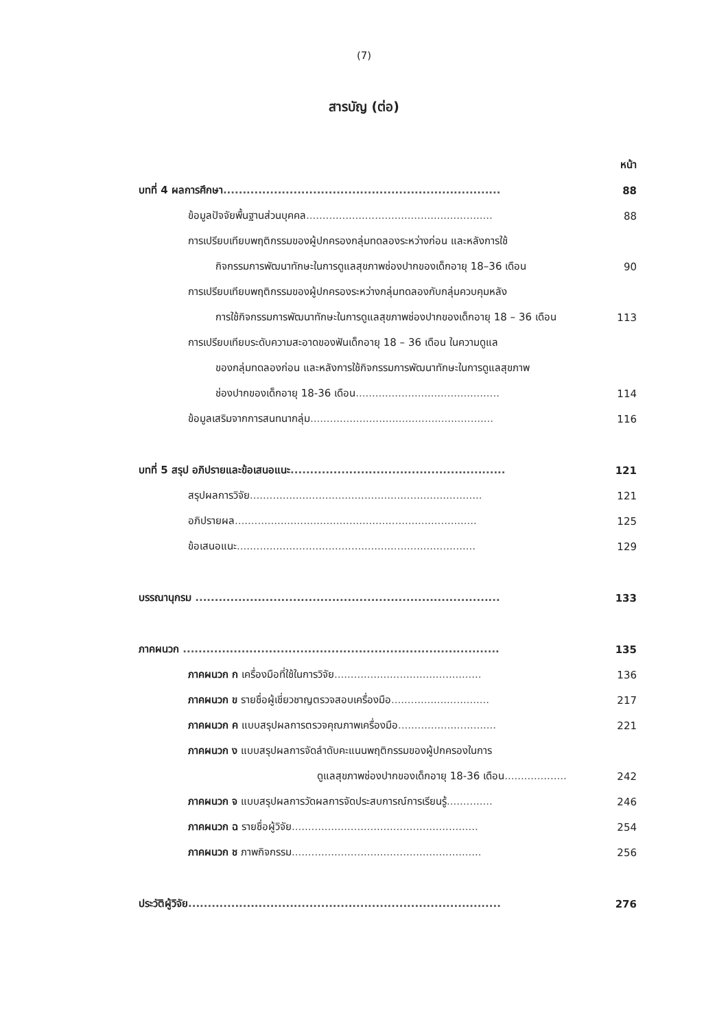(7)
สารบัญ (ต่อ)
หน้า
บทที่ 4 ผลการศึกษา....................................................................... 88
ข้อมูลปัจจัยพื้นฐานส่วนบุคคล......................................................... 88
การเปรียบเทียบพฤติกรรมของผู้ปกครองกลุ่มทดลองระหว่างก่อน และหลังการใช้
กิจกรรมการพัฒนาทักษะในการดูแลสุขภาพช่องปากของเด็กอายุ 18–36 เดือน 90
การเปรียบเทียบพฤติกรรมของผู้ปกครองระหว่างกลุ่มทดลองกับกลุ่มควบคุมหลัง
การใช้กิจกรรมการพัฒนาทักษะในการดูแลสุขภาพช่องปากของเด็กอายุ 18 – 36 เดือน 113
การเปรียบเทียบระดับความสะอาดของฟันเด็กอายุ 18 – 36 เดือน ในความดูแล
ของกลุ่มทดลองก่อน และหลังการใช้กิจกรรมการพัฒนาทักษะในการดูแลสุขภาพ
ช่องปากของเด็กอายุ 18-36 เดือน............................................ 114
ข้อมูลเสริมจากการสนทนากลุ่ม........................................................ 116
บทที่ 5 สรุป อภิปรายและข้อเสนอแนะ....................................................... 121
สรุปผลการวิจัย....................................................................... 121
อภิปรายผล.......................................................................... 125
ข้อเสนอแนะ......................................................................... 129
บรรณานุกรม .............................................................................. 133
ภาคผนวก ................................................................................. 135
ภาคผนวก ก เครื่องมือที่ใช้ในการวิจัย............................................. 136
ภาคผนวก ข รายชื่อผู้เชี่ยวชาญตรวจสอบเครื่องมือ.............................. 217
ภาคผนวก ค แบบสรุปผลการตรวจคุณภาพเครื่องมือ.............................. 221
ภาคผนวก ง แบบสรุปผลการจัดลำดับคะแนนพฤติกรรมของผู้ปกครองในการ
ดูแลสุขภาพช่องปากของเด็กอายุ 18-36 เดือน................... 242
ภาคผนวก จ แบบสรุปผลการวัดผลการจัดประสบการณ์การเรียนรู้.............. 246
ภาคผนวก ฉ รายชื่อผู้วิจัย......................................................... 254
ภาคผนวก ช ภาพกิจกรรม.......................................................... 256
ประวัติผู้วิจัย................................................................................ 276